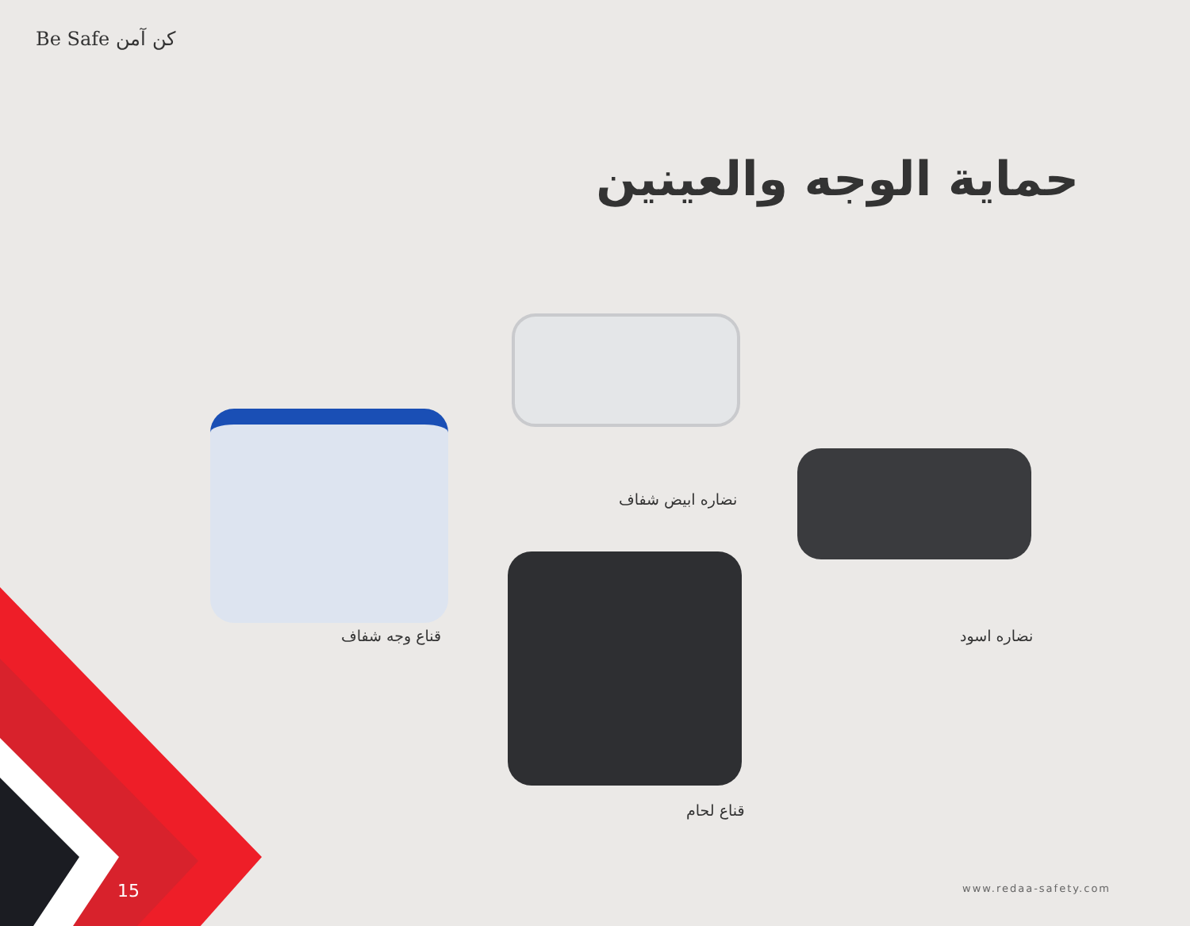Be Safe كن آمن
حماية الوجه والعينين
نضاره ابيض شفاف
قناع وجه شفاف نضاره اسود
قناع لحام
15 www.redaa-safety.com